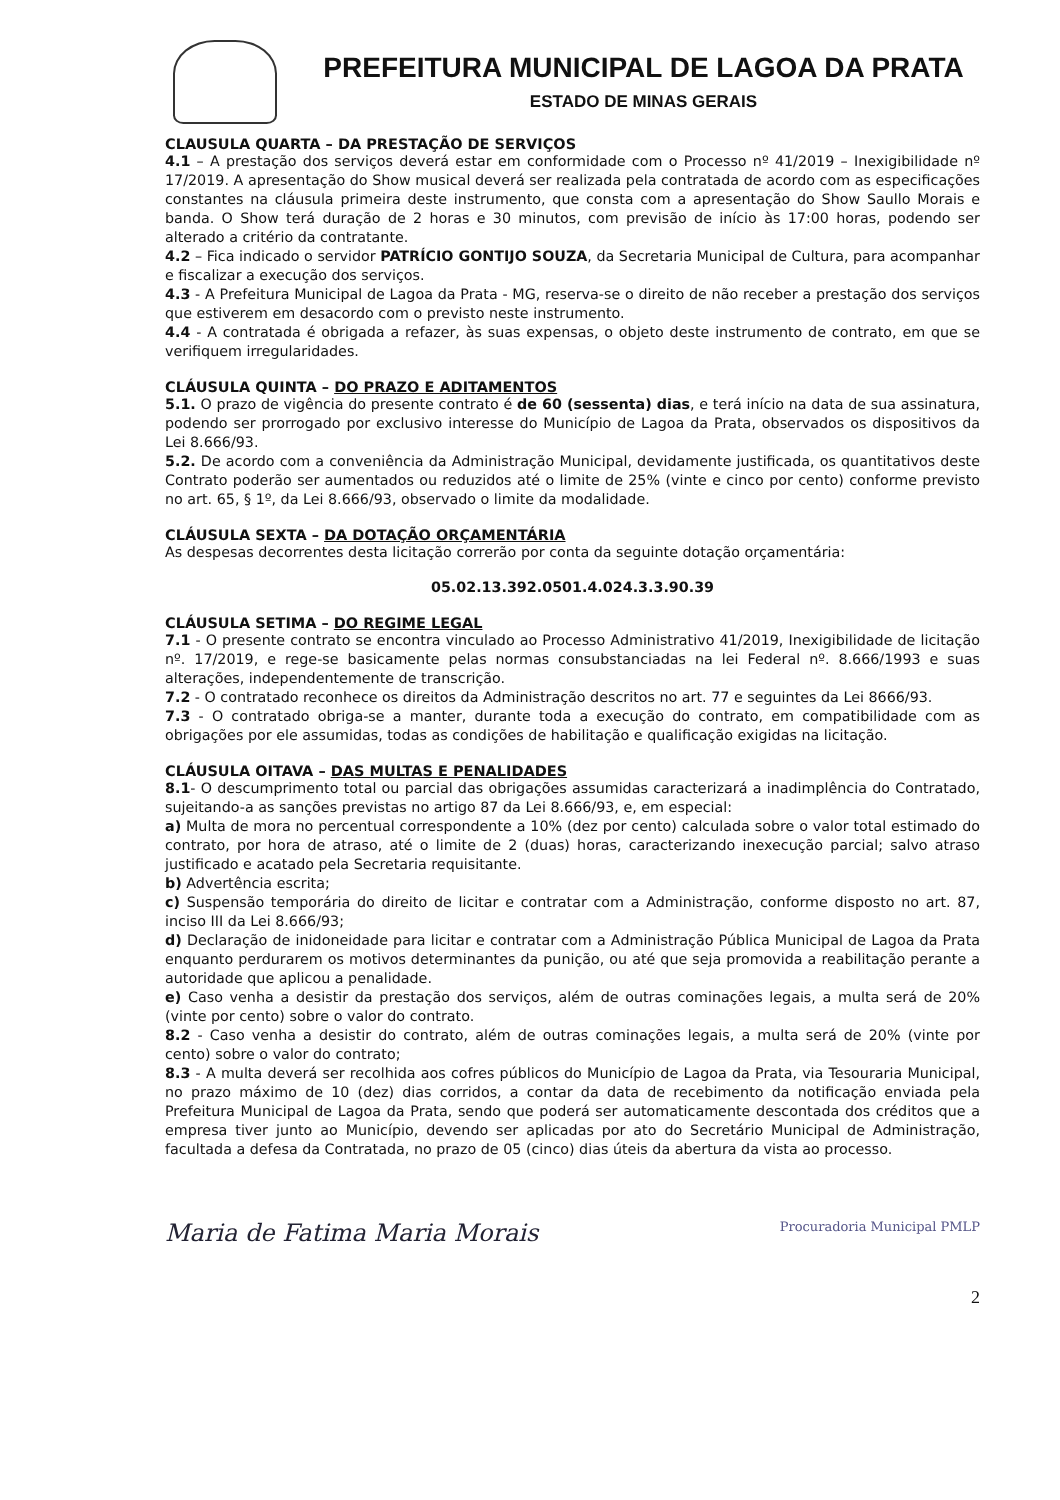PREFEITURA MUNICIPAL DE LAGOA DA PRATA
ESTADO DE MINAS GERAIS
CLAUSULA QUARTA – DA PRESTAÇÃO DE SERVIÇOS
4.1 – A prestação dos serviços deverá estar em conformidade com o Processo nº 41/2019 – Inexigibilidade nº 17/2019. A apresentação do Show musical deverá ser realizada pela contratada de acordo com as especificações constantes na cláusula primeira deste instrumento, que consta com a apresentação do Show Saullo Morais e banda. O Show terá duração de 2 horas e 30 minutos, com previsão de início às 17:00 horas, podendo ser alterado a critério da contratante.
4.2 – Fica indicado o servidor PATRÍCIO GONTIJO SOUZA, da Secretaria Municipal de Cultura, para acompanhar e fiscalizar a execução dos serviços.
4.3 - A Prefeitura Municipal de Lagoa da Prata - MG, reserva-se o direito de não receber a prestação dos serviços que estiverem em desacordo com o previsto neste instrumento.
4.4 - A contratada é obrigada a refazer, às suas expensas, o objeto deste instrumento de contrato, em que se verifiquem irregularidades.
CLÁUSULA QUINTA – DO PRAZO E ADITAMENTOS
5.1. O prazo de vigência do presente contrato é de 60 (sessenta) dias, e terá início na data de sua assinatura, podendo ser prorrogado por exclusivo interesse do Município de Lagoa da Prata, observados os dispositivos da Lei 8.666/93.
5.2. De acordo com a conveniência da Administração Municipal, devidamente justificada, os quantitativos deste Contrato poderão ser aumentados ou reduzidos até o limite de 25% (vinte e cinco por cento) conforme previsto no art. 65, § 1º, da Lei 8.666/93, observado o limite da modalidade.
CLÁUSULA SEXTA – DA DOTAÇÃO ORÇAMENTÁRIA
As despesas decorrentes desta licitação correrão por conta da seguinte dotação orçamentária:
05.02.13.392.0501.4.024.3.3.90.39
CLÁUSULA SETIMA – DO REGIME LEGAL
7.1 - O presente contrato se encontra vinculado ao Processo Administrativo 41/2019, Inexigibilidade de licitação nº. 17/2019, e rege-se basicamente pelas normas consubstanciadas na lei Federal nº. 8.666/1993 e suas alterações, independentemente de transcrição.
7.2 - O contratado reconhece os direitos da Administração descritos no art. 77 e seguintes da Lei 8666/93.
7.3 - O contratado obriga-se a manter, durante toda a execução do contrato, em compatibilidade com as obrigações por ele assumidas, todas as condições de habilitação e qualificação exigidas na licitação.
CLÁUSULA OITAVA – DAS MULTAS E PENALIDADES
8.1- O descumprimento total ou parcial das obrigações assumidas caracterizará a inadimplência do Contratado, sujeitando-a as sanções previstas no artigo 87 da Lei 8.666/93, e, em especial:
a) Multa de mora no percentual correspondente a 10% (dez por cento) calculada sobre o valor total estimado do contrato, por hora de atraso, até o limite de 2 (duas) horas, caracterizando inexecução parcial; salvo atraso justificado e acatado pela Secretaria requisitante.
b) Advertência escrita;
c) Suspensão temporária do direito de licitar e contratar com a Administração, conforme disposto no art. 87, inciso III da Lei 8.666/93;
d) Declaração de inidoneidade para licitar e contratar com a Administração Pública Municipal de Lagoa da Prata enquanto perdurarem os motivos determinantes da punição, ou até que seja promovida a reabilitação perante a autoridade que aplicou a penalidade.
e) Caso venha a desistir da prestação dos serviços, além de outras cominações legais, a multa será de 20% (vinte por cento) sobre o valor do contrato.
8.2 - Caso venha a desistir do contrato, além de outras cominações legais, a multa será de 20% (vinte por cento) sobre o valor do contrato;
8.3 - A multa deverá ser recolhida aos cofres públicos do Município de Lagoa da Prata, via Tesouraria Municipal, no prazo máximo de 10 (dez) dias corridos, a contar da data de recebimento da notificação enviada pela Prefeitura Municipal de Lagoa da Prata, sendo que poderá ser automaticamente descontada dos créditos que a empresa tiver junto ao Município, devendo ser aplicadas por ato do Secretário Municipal de Administração, facultada a defesa da Contratada, no prazo de 05 (cinco) dias úteis da abertura da vista ao processo.
Maria de Fatima Maria Morais Procuradoria Municipal PMLP
2